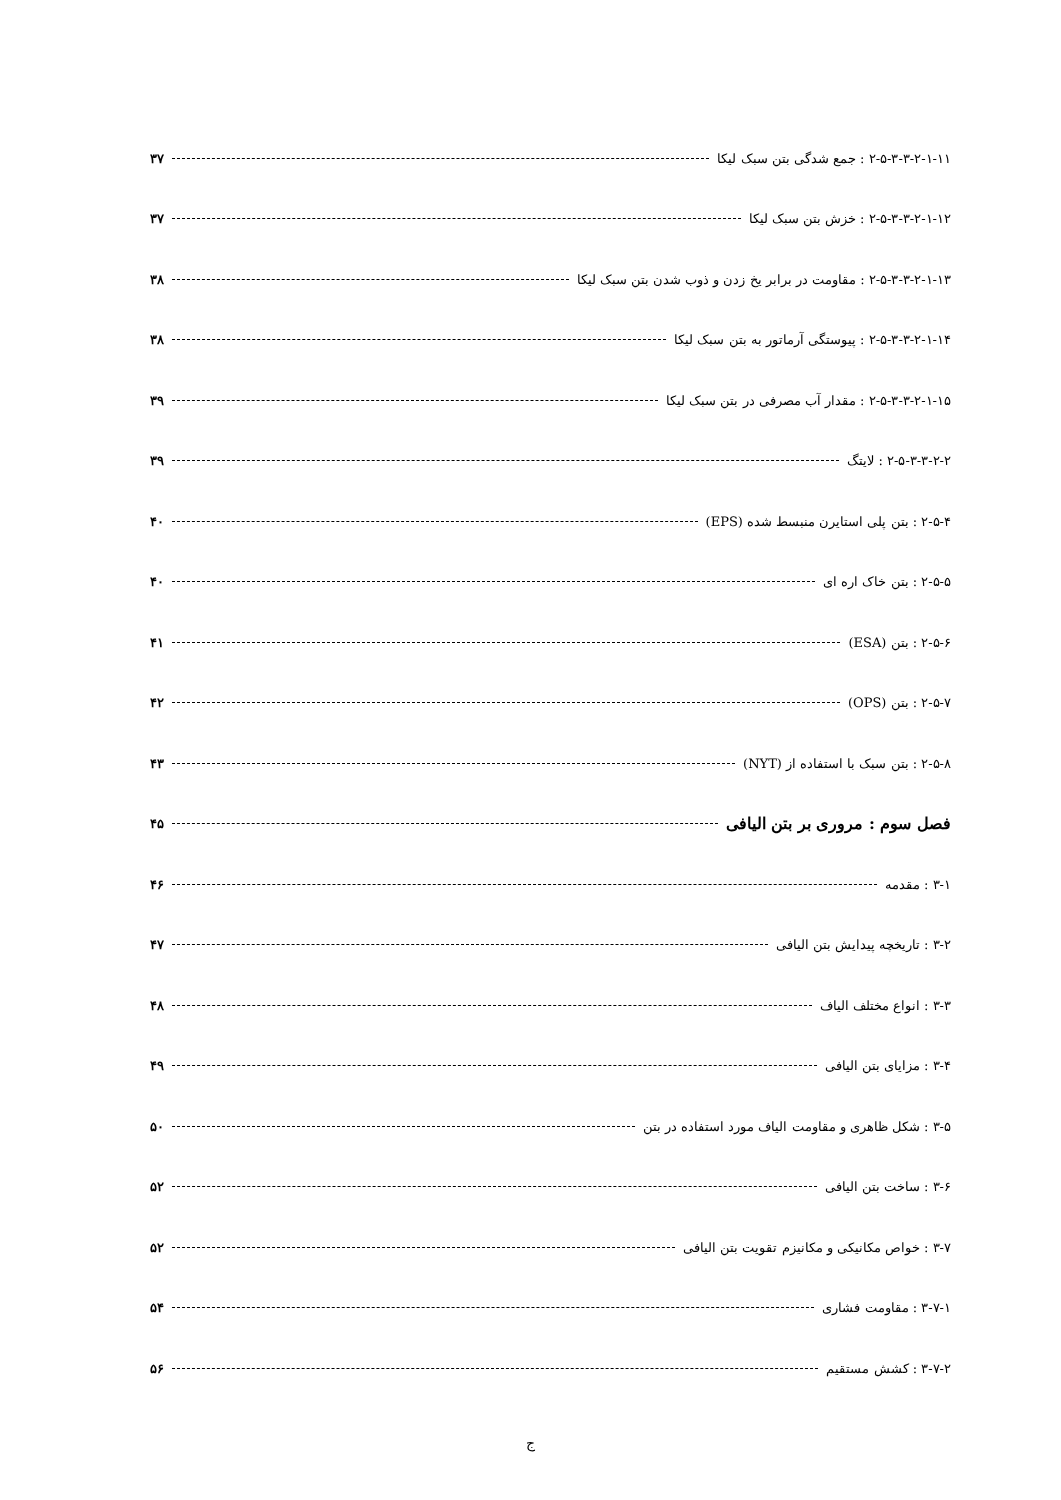۲-۵-۳-۳-۲-۱-۱۱ : جمع شدگی بتن سبک لیکا ۳۷
۲-۵-۳-۳-۲-۱-۱۲ : خزش بتن سبک لیکا ۳۷
۲-۵-۳-۳-۲-۱-۱۳ : مقاومت در برابر یخ زدن و ذوب شدن بتن سبک لیکا ۳۸
۲-۵-۳-۳-۲-۱-۱۴ : پیوستگی آرماتور به بتن سبک لیکا ۳۸
۲-۵-۳-۳-۲-۱-۱۵ : مقدار آب مصرفی در بتن سبک لیکا ۳۹
۲-۵-۳-۳-۲-۲ : لایتگ ۳۹
۲-۵-۴ : بتن پلی استایرن منبسط شده (EPS) ۴۰
۲-۵-۵ : بتن خاک اره ای ۴۰
۲-۵-۶ : بتن (ESA) ۴۱
۲-۵-۷ : بتن (OPS) ۴۲
۲-۵-۸ : بتن سبک با استفاده از (NYT) ۴۳
فصل سوم : مروری بر بتن الیافی ۴۵
۳-۱ : مقدمه ۴۶
۳-۲ : تاریخچه پیدایش بتن الیافی ۴۷
۳-۳ : انواع مختلف الیاف ۴۸
۳-۴ : مزایای بتن الیافی ۴۹
۳-۵ : شکل ظاهری و مقاومت الیاف مورد استفاده در بتن ۵۰
۳-۶ : ساخت بتن الیافی ۵۲
۳-۷ : خواص مکانیکی و مکانیزم تقویت بتن الیافی ۵۲
۳-۷-۱ : مقاومت فشاری ۵۴
۳-۷-۲ : کشش مستقیم ۵۶
ج